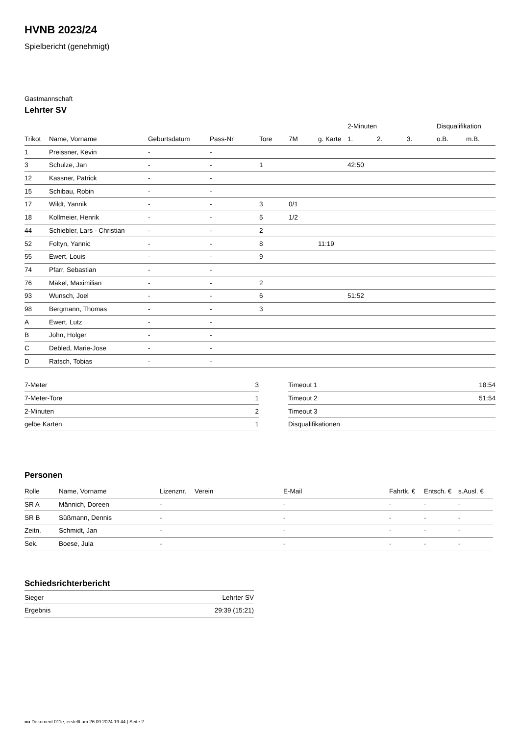HVNB 2023/24
Spielbericht (genehmigt)
Gastmannschaft
Lehrter SV
| | | | | | | | 2-Minuten | | | Disqualifikation | |
| --- | --- | --- | --- | --- | --- | --- | --- | --- | --- | --- | --- |
| Trikot | Name, Vorname | Geburtsdatum | Pass-Nr | Tore | 7M | g. Karte | 1. | 2. | 3. | o.B. | m.B. |
| 1 | Preissner, Kevin | - | - | | | | | | | | |
| 3 | Schulze, Jan | - | - | 1 | | | 42:50 | | | | |
| 12 | Kassner, Patrick | - | - | | | | | | | | |
| 15 | Schibau, Robin | - | - | | | | | | | | |
| 17 | Wildt, Yannik | - | - | 3 | 0/1 | | | | | | |
| 18 | Kollmeier, Henrik | - | - | 5 | 1/2 | | | | | | |
| 44 | Schiebler, Lars - Christian | - | - | 2 | | | | | | | |
| 52 | Foltyn, Yannic | - | - | 8 | | 11:19 | | | | | |
| 55 | Ewert, Louis | - | - | 9 | | | | | | | |
| 74 | Pfarr, Sebastian | - | - | | | | | | | | |
| 76 | Mäkel, Maximilian | - | - | 2 | | | | | | | |
| 93 | Wunsch, Joel | - | - | 6 | | | 51:52 | | | | |
| 98 | Bergmann, Thomas | - | - | 3 | | | | | | | |
| A | Ewert, Lutz | - | - | | | | | | | | |
| B | John, Holger | - | - | | | | | | | | |
| C | Debled, Marie-Jose | - | - | | | | | | | | |
| D | Ratsch, Tobias | - | - | | | | | | | | |
| 7-Meter | 3 |
| 7-Meter-Tore | 1 |
| 2-Minuten | 2 |
| gelbe Karten | 1 |
| Timeout 1 | 18:54 |
| Timeout 2 | 51:54 |
| Timeout 3 | |
| Disqualifikationen | |
Personen
| Rolle | Name, Vorname | Lizenznr. | Verein | E-Mail | Fahrtk. € | Entsch. € | s.Ausl. € |
| --- | --- | --- | --- | --- | --- | --- | --- |
| SR A | Männich, Doreen | - | | - | - | - | - |
| SR B | Süßmann, Dennis | - | | - | - | - | - |
| Zeitn. | Schmidt, Jan | - | | - | - | - | - |
| Sek. | Boese, Jula | - | | - | - | - | - |
Schiedsrichterbericht
| Sieger | Lehrter SV |
| Ergebnis | 29:39 (15:21) |
nu.Dokument 011e, erstellt am 26.09.2024 19:44 | Seite 2